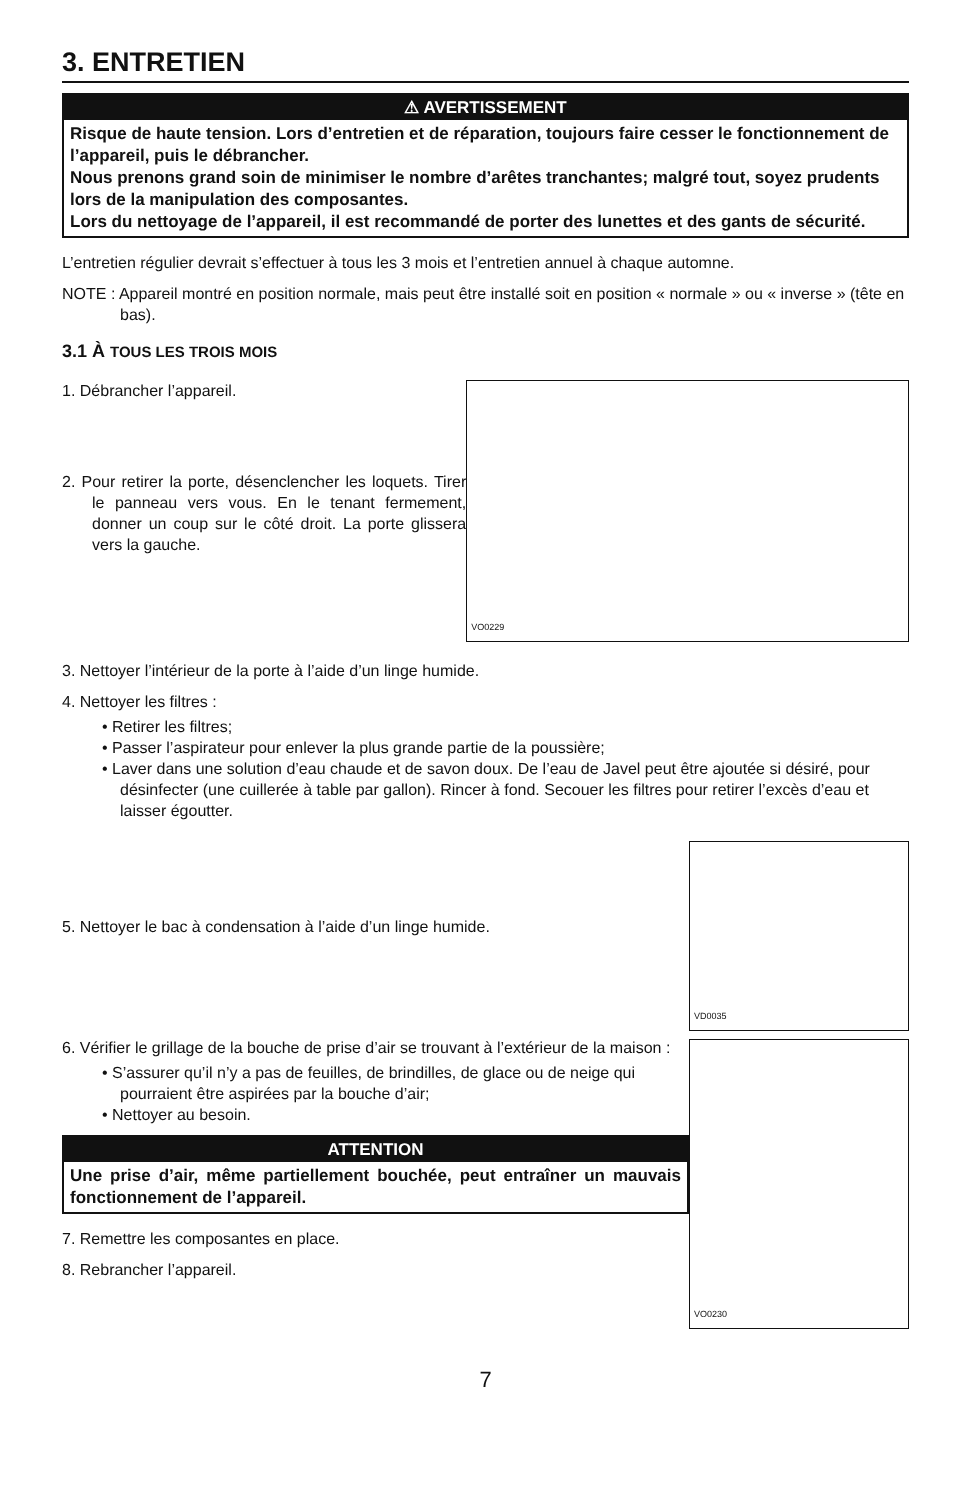3. ENTRETIEN
⚠ AVERTISSEMENT
Risque de haute tension. Lors d’entretien et de réparation, toujours faire cesser le fonctionnement de l’appareil, puis le débrancher.
Nous prenons grand soin de minimiser le nombre d’arêtes tranchantes; malgré tout, soyez prudents lors de la manipulation des composantes.
Lors du nettoyage de l’appareil, il est recommandé de porter des lunettes et des gants de sécurité.
L’entretien régulier devrait s’effectuer à tous les 3 mois et l’entretien annuel à chaque automne.
NOTE : Appareil montré en position normale, mais peut être installé soit en position « normale » ou « inverse » (tête en bas).
3.1 À TOUS LES TROIS MOIS
1. Débrancher l’appareil.
2. Pour retirer la porte, désenclencher les loquets. Tirer le panneau vers vous. En le tenant fermement, donner un coup sur le côté droit. La porte glissera vers la gauche.
VO0229
3. Nettoyer l’intérieur de la porte à l’aide d’un linge humide.
4. Nettoyer les filtres :
• Retirer les filtres;
• Passer l’aspirateur pour enlever la plus grande partie de la poussière;
• Laver dans une solution d’eau chaude et de savon doux. De l’eau de Javel peut être ajoutée si désiré, pour désinfecter (une cuillerée à table par gallon). Rincer à fond. Secouer les filtres pour retirer l’excès d’eau et laisser égoutter.
5. Nettoyer le bac à condensation à l’aide d’un linge humide.
6. Vérifier le grillage de la bouche de prise d’air se trouvant à l’extérieur de la maison :
• S’assurer qu’il n’y a pas de feuilles, de brindilles, de glace ou de neige qui pourraient être aspirées par la bouche d’air;
• Nettoyer au besoin.
ATTENTION
Une prise d’air, même partiellement bouchée, peut entraîner un mauvais fonctionnement de l’appareil.
7. Remettre les composantes en place.
8. Rebrancher l’appareil.
VD0035
VO0230
7